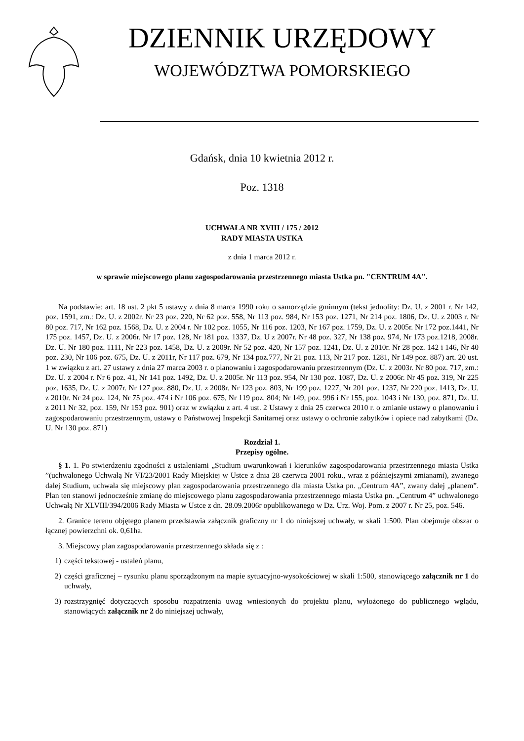DZIENNIK URZĘDOWY
WOJEWÓDZTWA POMORSKIEGO
Gdańsk, dnia 10 kwietnia 2012 r.
Poz. 1318
UCHWAŁA NR XVIII / 175 / 2012
RADY MIASTA USTKA
z dnia 1 marca 2012 r.
w sprawie miejscowego planu zagospodarowania przestrzennego miasta Ustka pn. "CENTRUM 4A".
Na podstawie: art. 18 ust. 2 pkt 5 ustawy z dnia 8 marca 1990 roku o samorządzie gminnym (tekst jednolity: Dz. U. z 2001 r. Nr 142, poz. 1591, zm.: Dz. U. z 2002r. Nr 23 poz. 220, Nr 62 poz. 558, Nr 113 poz. 984, Nr 153 poz. 1271, Nr 214 poz. 1806, Dz. U. z 2003 r. Nr 80 poz. 717, Nr 162 poz. 1568, Dz. U. z 2004 r. Nr 102 poz. 1055, Nr 116 poz. 1203, Nr 167 poz. 1759, Dz. U. z 2005r. Nr 172 poz.1441, Nr 175 poz. 1457, Dz. U. z 2006r. Nr 17 poz. 128, Nr 181 poz. 1337, Dz. U z 2007r. Nr 48 poz. 327, Nr 138 poz. 974, Nr 173 poz.1218, 2008r. Dz. U. Nr 180 poz. 1111, Nr 223 poz. 1458, Dz. U. z 2009r. Nr 52 poz. 420, Nr 157 poz. 1241, Dz. U. z 2010r. Nr 28 poz. 142 i 146, Nr 40 poz. 230, Nr 106 poz. 675, Dz. U. z 2011r, Nr 117 poz. 679, Nr 134 poz.777, Nr 21 poz. 113, Nr 217 poz. 1281, Nr 149 poz. 887) art. 20 ust. 1 w związku z art. 27 ustawy z dnia 27 marca 2003 r. o planowaniu i zagospodarowaniu przestrzennym (Dz. U. z 2003r. Nr 80 poz. 717, zm.: Dz. U. z 2004 r. Nr 6 poz. 41, Nr 141 poz. 1492, Dz. U. z 2005r. Nr 113 poz. 954, Nr 130 poz. 1087, Dz. U. z 2006r. Nr 45 poz. 319, Nr 225 poz. 1635, Dz. U. z 2007r. Nr 127 poz. 880, Dz. U. z 2008r. Nr 123 poz. 803, Nr 199 poz. 1227, Nr 201 poz. 1237, Nr 220 poz. 1413, Dz. U. z 2010r. Nr 24 poz. 124, Nr 75 poz. 474 i Nr 106 poz. 675, Nr 119 poz. 804; Nr 149, poz. 996 i Nr 155, poz. 1043 i Nr 130, poz. 871, Dz. U. z 2011 Nr 32, poz. 159, Nr 153 poz. 901) oraz w związku z art. 4 ust. 2 Ustawy z dnia 25 czerwca 2010 r. o zmianie ustawy o planowaniu i zagospodarowaniu przestrzennym, ustawy o Państwowej Inspekcji Sanitarnej oraz ustawy o ochronie zabytków i opiece nad zabytkami (Dz. U. Nr 130 poz. 871)
Rozdział 1.
Przepisy ogólne.
§ 1. 1. Po stwierdzeniu zgodności z ustaleniami „Studium uwarunkowań i kierunków zagospodarowania przestrzennego miasta Ustka ”(uchwalonego Uchwałą Nr VI/23/2001 Rady Miejskiej w Ustce z dnia 28 czerwca 2001 roku., wraz z późniejszymi zmianami), zwanego dalej Studium, uchwala się miejscowy plan zagospodarowania przestrzennego dla miasta Ustka pn. „Centrum 4A”, zwany dalej „planem”. Plan ten stanowi jednocześnie zmianę do miejscowego planu zagospodarowania przestrzennego miasta Ustka pn. „Centrum 4” uchwalonego Uchwałą Nr XLVIII/394/2006 Rady Miasta w Ustce z dn. 28.09.2006r opublikowanego w Dz. Urz. Woj. Pom. z 2007 r. Nr 25, poz. 546.
2. Granice terenu objętego planem przedstawia załącznik graficzny nr 1 do niniejszej uchwały, w skali 1:500. Plan obejmuje obszar o łącznej powierzchni ok. 0,61ha.
3. Miejscowy plan zagospodarowania przestrzennego składa się z :
1) części tekstowej - ustaleń planu,
2) części graficznej – rysunku planu sporządzonym na mapie sytuacyjno-wysokościowej w skali 1:500, stanowiącego załącznik nr 1 do uchwały,
3) rozstrzygnięć dotyczących sposobu rozpatrzenia uwag wniesionych do projektu planu, wyłożonego do publicznego wglądu, stanowiących załącznik nr 2 do niniejszej uchwały,